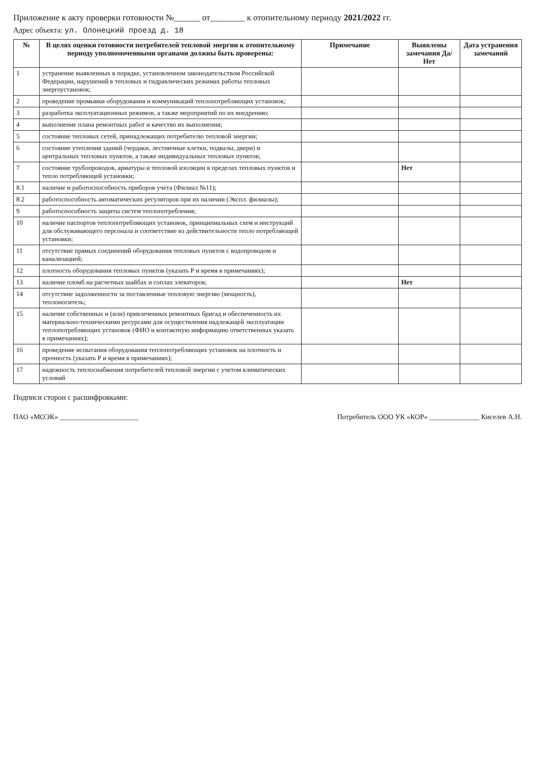Приложение к акту проверки готовности №______ от________ к отопительному периоду 2021/2022 гг.
Адрес объекта: ул. Олонецкий проезд д. 18
| № | В целях оценки готовности потребителей тепловой энергии к отопительному периоду уполномоченными органами должны быть проверены: | Примечание | Выявлены замечания Да/ Нет | Дата устранения замечаний |
| --- | --- | --- | --- | --- |
| 1 | устранение выявленных в порядке, установленном законодательством Российской Федерации, нарушений в тепловых и гидравлических режимах работы тепловых энергоустановок; | | | |
| 2 | проведение промывки оборудования и коммуникаций теплопотребляющих установок; | | | |
| 3 | разработка эксплуатационных режимов, а также мероприятий по их внедрению; | | | |
| 4 | выполнение плана ремонтных работ и качество их выполнения; | | | |
| 5 | состояние тепловых сетей, принадлежащих потребителю тепловой энергии; | | | |
| 6 | состояние утепления зданий (чердаки, лестничные клетки, подвалы, двери) и центральных тепловых пунктов, а также индивидуальных тепловых пунктов; | | | |
| 7 | состояние трубопроводов, арматуры и тепловой изоляции в пределах тепловых пунктов и тепло потребляющей установки; | | Нет | |
| 8.1 | наличие и работоспособность приборов учета (Филиал №11); | | | |
| 8.2 | работоспособность автоматических регуляторов при их наличии (Экспл. филиалы); | | | |
| 9 | работоспособность защиты систем теплопотребления; | | | |
| 10 | наличие паспортов теплопотребляющих установок, принципиальных схем и инструкций для обслуживающего персонала и соответствие из действительности тепло потребляющей установки; | | | |
| 11 | отсутствие прямых соединений оборудования тепловых пунктов с водопроводом и канализацией; | | | |
| 12 | плотность оборудования тепловых пунктов (указать Р и время в примечаниях); | | | |
| 13 | наличие пломб на расчетных шайбах и соплах элеваторов; | | Нет | |
| 14 | отсутствие задолженности за поставленные тепловую энергию (мощность), теплоноситель; | | | |
| 15 | наличие собственных и (или) привлеченных ремонтных бригад и обеспеченность их материально-техническими ресурсами для осуществления надлежащей эксплуатации теплопотребляющих установок (ФИО и контактную информацию ответственных указать в примечаниях); | | | |
| 16 | проведение испытания оборудования теплопотребляющих установок на плотность и прочность (указать Р и время в примечаниях); | | | |
| 17 | надежность теплоснабжения потребителей тепловой энергии с учетом климатических условий | | | |
Подписи сторон с расшифровками:
ПАО «МОЭК» ______________________ Потребитель ООО УК «КОР» ______________ Киселев А.Н.